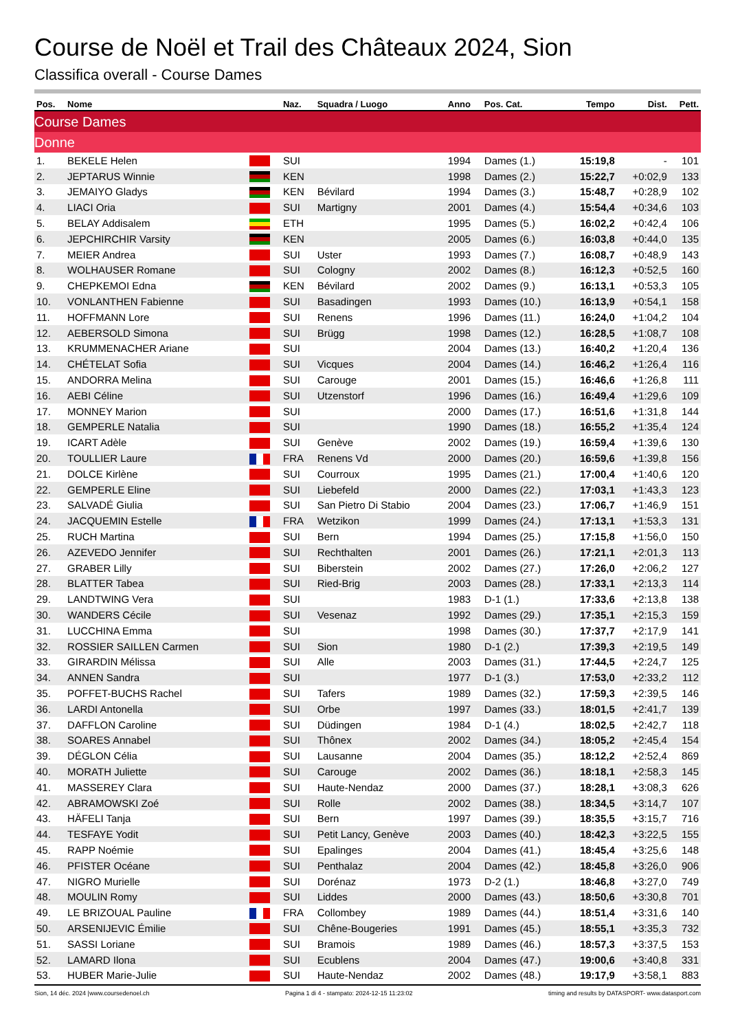Course de Noël et Trail des Châteaux 2024, Sion
Classifica overall - Course Dames
| Pos. | Nome | | Naz. | Squadra / Luogo | Anno | Pos. Cat. | Tempo | Dist. | Pett. |
| --- | --- | --- | --- | --- | --- | --- | --- | --- | --- |
| Course Dames | | | | | | | | | |
| Donne | | | | | | | | | |
| 1. | BEKELE Helen | | SUI | | 1994 | Dames (1.) | 15:19,8 | - | 101 |
| 2. | JEPTARUS Winnie | | KEN | | 1998 | Dames (2.) | 15:22,7 | +0:02,9 | 133 |
| 3. | JEMAIYO Gladys | | KEN | Bévilard | 1994 | Dames (3.) | 15:48,7 | +0:28,9 | 102 |
| 4. | LIACI Oria | | SUI | Martigny | 2001 | Dames (4.) | 15:54,4 | +0:34,6 | 103 |
| 5. | BELAY Addisalem | | ETH | | 1995 | Dames (5.) | 16:02,2 | +0:42,4 | 106 |
| 6. | JEPCHIRCHIR Varsity | | KEN | | 2005 | Dames (6.) | 16:03,8 | +0:44,0 | 135 |
| 7. | MEIER Andrea | | SUI | Uster | 1993 | Dames (7.) | 16:08,7 | +0:48,9 | 143 |
| 8. | WOLHAUSER Romane | | SUI | Cologny | 2002 | Dames (8.) | 16:12,3 | +0:52,5 | 160 |
| 9. | CHEPKEMOI Edna | | KEN | Bévilard | 2002 | Dames (9.) | 16:13,1 | +0:53,3 | 105 |
| 10. | VONLANTHEN Fabienne | | SUI | Basadingen | 1993 | Dames (10.) | 16:13,9 | +0:54,1 | 158 |
| 11. | HOFFMANN Lore | | SUI | Renens | 1996 | Dames (11.) | 16:24,0 | +1:04,2 | 104 |
| 12. | AEBERSOLD Simona | | SUI | Brügg | 1998 | Dames (12.) | 16:28,5 | +1:08,7 | 108 |
| 13. | KRUMMENACHER Ariane | | SUI | | 2004 | Dames (13.) | 16:40,2 | +1:20,4 | 136 |
| 14. | CHÉTELAT Sofia | | SUI | Vicques | 2004 | Dames (14.) | 16:46,2 | +1:26,4 | 116 |
| 15. | ANDORRA Melina | | SUI | Carouge | 2001 | Dames (15.) | 16:46,6 | +1:26,8 | 111 |
| 16. | AEBI Céline | | SUI | Utzenstorf | 1996 | Dames (16.) | 16:49,4 | +1:29,6 | 109 |
| 17. | MONNEY Marion | | SUI | | 2000 | Dames (17.) | 16:51,6 | +1:31,8 | 144 |
| 18. | GEMPERLE Natalia | | SUI | | 1990 | Dames (18.) | 16:55,2 | +1:35,4 | 124 |
| 19. | ICART Adèle | | SUI | Genève | 2002 | Dames (19.) | 16:59,4 | +1:39,6 | 130 |
| 20. | TOULLIER Laure | | FRA | Renens Vd | 2000 | Dames (20.) | 16:59,6 | +1:39,8 | 156 |
| 21. | DOLCE Kirlène | | SUI | Courroux | 1995 | Dames (21.) | 17:00,4 | +1:40,6 | 120 |
| 22. | GEMPERLE Eline | | SUI | Liebefeld | 2000 | Dames (22.) | 17:03,1 | +1:43,3 | 123 |
| 23. | SALVADÉ Giulia | | SUI | San Pietro Di Stabio | 2004 | Dames (23.) | 17:06,7 | +1:46,9 | 151 |
| 24. | JACQUEMIN Estelle | | FRA | Wetzikon | 1999 | Dames (24.) | 17:13,1 | +1:53,3 | 131 |
| 25. | RUCH Martina | | SUI | Bern | 1994 | Dames (25.) | 17:15,8 | +1:56,0 | 150 |
| 26. | AZEVEDO Jennifer | | SUI | Rechthalten | 2001 | Dames (26.) | 17:21,1 | +2:01,3 | 113 |
| 27. | GRABER Lilly | | SUI | Biberstein | 2002 | Dames (27.) | 17:26,0 | +2:06,2 | 127 |
| 28. | BLATTER Tabea | | SUI | Ried-Brig | 2003 | Dames (28.) | 17:33,1 | +2:13,3 | 114 |
| 29. | LANDTWING Vera | | SUI | | 1983 | D-1 (1.) | 17:33,6 | +2:13,8 | 138 |
| 30. | WANDERS Cécile | | SUI | Vesenaz | 1992 | Dames (29.) | 17:35,1 | +2:15,3 | 159 |
| 31. | LUCCHINA Emma | | SUI | | 1998 | Dames (30.) | 17:37,7 | +2:17,9 | 141 |
| 32. | ROSSIER SAILLEN Carmen | | SUI | Sion | 1980 | D-1 (2.) | 17:39,3 | +2:19,5 | 149 |
| 33. | GIRARDIN Mélissa | | SUI | Alle | 2003 | Dames (31.) | 17:44,5 | +2:24,7 | 125 |
| 34. | ANNEN Sandra | | SUI | | 1977 | D-1 (3.) | 17:53,0 | +2:33,2 | 112 |
| 35. | POFFET-BUCHS Rachel | | SUI | Tafers | 1989 | Dames (32.) | 17:59,3 | +2:39,5 | 146 |
| 36. | LARDI Antonella | | SUI | Orbe | 1997 | Dames (33.) | 18:01,5 | +2:41,7 | 139 |
| 37. | DAFFLON Caroline | | SUI | Düdingen | 1984 | D-1 (4.) | 18:02,5 | +2:42,7 | 118 |
| 38. | SOARES Annabel | | SUI | Thônex | 2002 | Dames (34.) | 18:05,2 | +2:45,4 | 154 |
| 39. | DÉGLON Célia | | SUI | Lausanne | 2004 | Dames (35.) | 18:12,2 | +2:52,4 | 869 |
| 40. | MORATH Juliette | | SUI | Carouge | 2002 | Dames (36.) | 18:18,1 | +2:58,3 | 145 |
| 41. | MASSEREY Clara | | SUI | Haute-Nendaz | 2000 | Dames (37.) | 18:28,1 | +3:08,3 | 626 |
| 42. | ABRAMOWSKI Zoé | | SUI | Rolle | 2002 | Dames (38.) | 18:34,5 | +3:14,7 | 107 |
| 43. | HÄFELI Tanja | | SUI | Bern | 1997 | Dames (39.) | 18:35,5 | +3:15,7 | 716 |
| 44. | TESFAYE Yodit | | SUI | Petit Lancy, Genève | 2003 | Dames (40.) | 18:42,3 | +3:22,5 | 155 |
| 45. | RAPP Noémie | | SUI | Epalinges | 2004 | Dames (41.) | 18:45,4 | +3:25,6 | 148 |
| 46. | PFISTER Océane | | SUI | Penthalaz | 2004 | Dames (42.) | 18:45,8 | +3:26,0 | 906 |
| 47. | NIGRO Murielle | | SUI | Dorénaz | 1973 | D-2 (1.) | 18:46,8 | +3:27,0 | 749 |
| 48. | MOULIN Romy | | SUI | Liddes | 2000 | Dames (43.) | 18:50,6 | +3:30,8 | 701 |
| 49. | LE BRIZOUAL Pauline | | FRA | Collombey | 1989 | Dames (44.) | 18:51,4 | +3:31,6 | 140 |
| 50. | ARSENIJEVIC Émilie | | SUI | Chêne-Bougeries | 1991 | Dames (45.) | 18:55,1 | +3:35,3 | 732 |
| 51. | SASSI Loriane | | SUI | Bramois | 1989 | Dames (46.) | 18:57,3 | +3:37,5 | 153 |
| 52. | LAMARD Ilona | | SUI | Ecublens | 2004 | Dames (47.) | 19:00,6 | +3:40,8 | 331 |
| 53. | HUBER Marie-Julie | | SUI | Haute-Nendaz | 2002 | Dames (48.) | 19:17,9 | +3:58,1 | 883 |
Sion, 14 déc. 2024 |www.coursedenoel.ch Pagina 1 di 4 - stampato: 2024-12-15 11:23:02 timing and results by DATASPORT- www.datasport.com